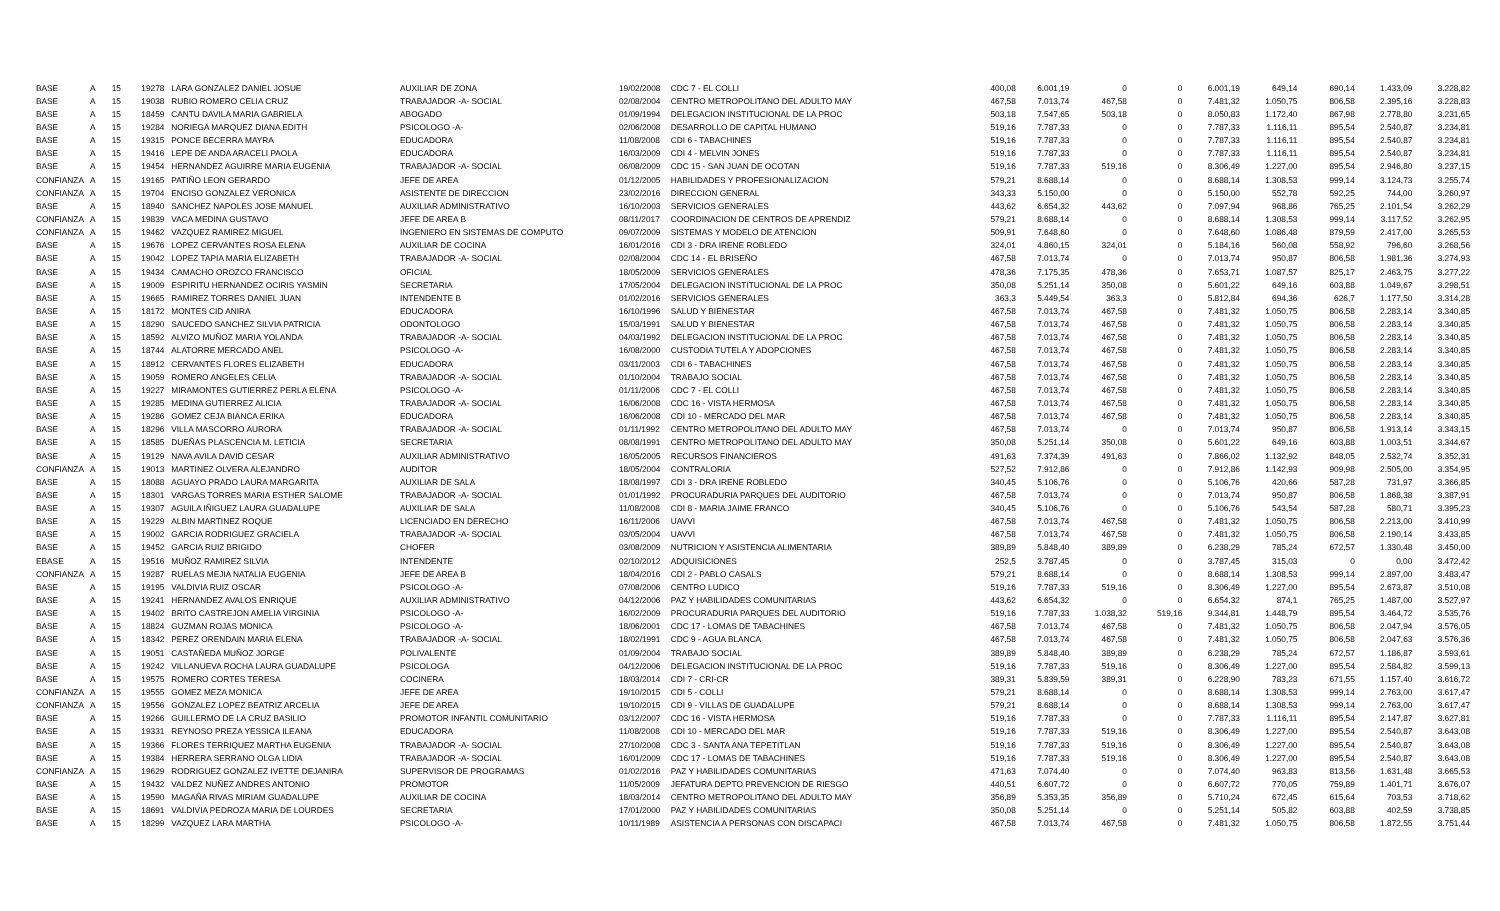| BASE | A | 15 | 19278 | LARA GONZALEZ DANIEL JOSUE | AUXILIAR DE ZONA | 19/02/2008 | CDC 7 - EL COLLI | 400,08 | 6.001,19 | 0 | 0 | 6.001,19 | 649,14 | 690,14 | 1.433,09 | 3.228,82 |
| BASE | A | 15 | 19038 | RUBIO ROMERO CELIA CRUZ | TRABAJADOR -A- SOCIAL | 02/08/2004 | CENTRO METROPOLITANO DEL ADULTO MAY | 467,58 | 7.013,74 | 467,58 | 0 | 7.481,32 | 1.050,75 | 806,58 | 2.395,16 | 3.228,83 |
| BASE | A | 15 | 18459 | CANTU DAVILA MARIA GABRIELA | ABOGADO | 01/09/1994 | DELEGACION INSTITUCIONAL DE LA PROC | 503,18 | 7.547,65 | 503,18 | 0 | 8.050,83 | 1.172,40 | 867,98 | 2.778,80 | 3.231,65 |
| BASE | A | 15 | 19284 | NORIEGA MARQUEZ DIANA EDITH | PSICOLOGO -A- | 02/06/2008 | DESARROLLO DE CAPITAL HUMANO | 519,16 | 7.787,33 | 0 | 0 | 7.787,33 | 1.116,11 | 895,54 | 2.540,87 | 3.234,81 |
| BASE | A | 15 | 19315 | PONCE BECERRA MAYRA | EDUCADORA | 11/08/2008 | CDI 6 - TABACHINES | 519,16 | 7.787,33 | 0 | 0 | 7.787,33 | 1.116,11 | 895,54 | 2.540,87 | 3.234,81 |
| BASE | A | 15 | 19416 | LEPE DE ANDA ARACELI PAOLA | EDUCADORA | 16/03/2009 | CDI 4 - MELVIN JONES | 519,16 | 7.787,33 | 0 | 0 | 7.787,33 | 1.116,11 | 895,54 | 2.540,87 | 3.234,81 |
| BASE | A | 15 | 19454 | HERNANDEZ AGUIRRE MARIA EUGENIA | TRABAJADOR -A- SOCIAL | 06/08/2009 | CDC 15 - SAN JUAN DE OCOTAN | 519,16 | 7.787,33 | 519,16 | 0 | 8.306,49 | 1.227,00 | 895,54 | 2.946,80 | 3.237,15 |
| CONFIANZA | A | 15 | 19165 | PATIÑO LEON GERARDO | JEFE DE AREA | 01/12/2005 | HABILIDADES Y PROFESIONALIZACION | 579,21 | 8.688,14 | 0 | 0 | 8.688,14 | 1.308,53 | 999,14 | 3.124,73 | 3.255,74 |
| CONFIANZA | A | 15 | 19704 | ENCISO GONZALEZ VERONICA | ASISTENTE DE DIRECCION | 23/02/2016 | DIRECCION GENERAL | 343,33 | 5.150,00 | 0 | 0 | 5.150,00 | 552,78 | 592,25 | 744,00 | 3.260,97 |
| BASE | A | 15 | 18940 | SANCHEZ NAPOLES JOSE MANUEL | AUXILIAR ADMINISTRATIVO | 16/10/2003 | SERVICIOS GENERALES | 443,62 | 6.654,32 | 443,62 | 0 | 7.097,94 | 968,86 | 765,25 | 2.101,54 | 3.262,29 |
| CONFIANZA | A | 15 | 19839 | VACA MEDINA GUSTAVO | JEFE DE AREA B | 08/11/2017 | COORDINACION DE CENTROS DE APRENDIZ | 579,21 | 8.688,14 | 0 | 0 | 8.688,14 | 1.308,53 | 999,14 | 3.117,52 | 3.262,95 |
| CONFIANZA | A | 15 | 19462 | VAZQUEZ RAMIREZ MIGUEL | INGENIERO EN SISTEMAS DE COMPUTO | 09/07/2009 | SISTEMAS Y MODELO DE ATENCION | 509,91 | 7.648,60 | 0 | 0 | 7.648,60 | 1.086,48 | 879,59 | 2.417,00 | 3.265,53 |
| BASE | A | 15 | 19676 | LOPEZ CERVANTES ROSA ELENA | AUXILIAR DE COCINA | 16/01/2016 | CDI 3 - DRA IRENE ROBLEDO | 324,01 | 4.860,15 | 324,01 | 0 | 5.184,16 | 560,08 | 558,92 | 796,60 | 3.268,56 |
| BASE | A | 15 | 19042 | LOPEZ TAPIA MARIA ELIZABETH | TRABAJADOR -A- SOCIAL | 02/08/2004 | CDC 14 - EL BRISEÑO | 467,58 | 7.013,74 | 0 | 0 | 7.013,74 | 950,87 | 806,58 | 1.981,36 | 3.274,93 |
| BASE | A | 15 | 19434 | CAMACHO OROZCO FRANCISCO | OFICIAL | 18/05/2009 | SERVICIOS GENERALES | 478,36 | 7.175,35 | 478,36 | 0 | 7.653,71 | 1.087,57 | 825,17 | 2.463,75 | 3.277,22 |
| BASE | A | 15 | 19009 | ESPIRITU HERNANDEZ OCIRIS YASMIN | SECRETARIA | 17/05/2004 | DELEGACION INSTITUCIONAL DE LA PROC | 350,08 | 5.251,14 | 350,08 | 0 | 5.601,22 | 649,16 | 603,88 | 1.049,67 | 3.298,51 |
| BASE | A | 15 | 19665 | RAMIREZ TORRES DANIEL JUAN | INTENDENTE B | 01/02/2016 | SERVICIOS GENERALES | 363,3 | 5.449,54 | 363,3 | 0 | 5.812,84 | 694,36 | 626,7 | 1.177,50 | 3.314,28 |
| BASE | A | 15 | 18172 | MONTES CID ANIRA | EDUCADORA | 16/10/1996 | SALUD Y BIENESTAR | 467,58 | 7.013,74 | 467,58 | 0 | 7.481,32 | 1.050,75 | 806,58 | 2.283,14 | 3.340,85 |
| BASE | A | 15 | 18290 | SAUCEDO SANCHEZ SILVIA PATRICIA | ODONTOLOGO | 15/03/1991 | SALUD Y BIENESTAR | 467,58 | 7.013,74 | 467,58 | 0 | 7.481,32 | 1.050,75 | 806,58 | 2.283,14 | 3.340,85 |
| BASE | A | 15 | 18592 | ALVIZO MUÑOZ MARIA YOLANDA | TRABAJADOR -A- SOCIAL | 04/03/1992 | DELEGACION INSTITUCIONAL DE LA PROC | 467,58 | 7.013,74 | 467,58 | 0 | 7.481,32 | 1.050,75 | 806,58 | 2.283,14 | 3.340,85 |
| BASE | A | 15 | 18744 | ALATORRE MERCADO ANEL | PSICOLOGO -A- | 16/08/2000 | CUSTODIA TUTELA Y ADOPCIONES | 467,58 | 7.013,74 | 467,58 | 0 | 7.481,32 | 1.050,75 | 806,58 | 2.283,14 | 3.340,85 |
| BASE | A | 15 | 18912 | CERVANTES FLORES ELIZABETH | EDUCADORA | 03/11/2003 | CDI 6 - TABACHINES | 467,58 | 7.013,74 | 467,58 | 0 | 7.481,32 | 1.050,75 | 806,58 | 2.283,14 | 3.340,85 |
| BASE | A | 15 | 19059 | ROMERO ANGELES CELIA | TRABAJADOR -A- SOCIAL | 01/10/2004 | TRABAJO SOCIAL | 467,58 | 7.013,74 | 467,58 | 0 | 7.481,32 | 1.050,75 | 806,58 | 2.283,14 | 3.340,85 |
| BASE | A | 15 | 19227 | MIRAMONTES GUTIERREZ PERLA ELENA | PSICOLOGO -A- | 01/11/2006 | CDC 7 - EL COLLI | 467,58 | 7.013,74 | 467,58 | 0 | 7.481,32 | 1.050,75 | 806,58 | 2.283,14 | 3.340,85 |
| BASE | A | 15 | 19285 | MEDINA GUTIERREZ ALICIA | TRABAJADOR -A- SOCIAL | 16/06/2008 | CDC 16 - VISTA HERMOSA | 467,58 | 7.013,74 | 467,58 | 0 | 7.481,32 | 1.050,75 | 806,58 | 2.283,14 | 3.340,85 |
| BASE | A | 15 | 19286 | GOMEZ CEJA BIANCA ERIKA | EDUCADORA | 16/06/2008 | CDI 10 - MERCADO DEL MAR | 467,58 | 7.013,74 | 467,58 | 0 | 7.481,32 | 1.050,75 | 806,58 | 2.283,14 | 3.340,85 |
| BASE | A | 15 | 18296 | VILLA MASCORRO AURORA | TRABAJADOR -A- SOCIAL | 01/11/1992 | CENTRO METROPOLITANO DEL ADULTO MAY | 467,58 | 7.013,74 | 0 | 0 | 7.013,74 | 950,87 | 806,58 | 1.913,14 | 3.343,15 |
| BASE | A | 15 | 18585 | DUEÑAS PLASCENCIA M. LETICIA | SECRETARIA | 08/08/1991 | CENTRO METROPOLITANO DEL ADULTO MAY | 350,08 | 5.251,14 | 350,08 | 0 | 5.601,22 | 649,16 | 603,88 | 1.003,51 | 3.344,67 |
| BASE | A | 15 | 19129 | NAVA AVILA DAVID CESAR | AUXILIAR ADMINISTRATIVO | 16/05/2005 | RECURSOS FINANCIEROS | 491,63 | 7.374,39 | 491,63 | 0 | 7.866,02 | 1.132,92 | 848,05 | 2.532,74 | 3.352,31 |
| CONFIANZA | A | 15 | 19013 | MARTINEZ OLVERA ALEJANDRO | AUDITOR | 18/05/2004 | CONTRALORIA | 527,52 | 7.912,86 | 0 | 0 | 7.912,86 | 1.142,93 | 909,98 | 2.505,00 | 3.354,95 |
| BASE | A | 15 | 18088 | AGUAYO PRADO LAURA MARGARITA | AUXILIAR DE SALA | 18/08/1997 | CDI 3 - DRA IRENE ROBLEDO | 340,45 | 5.106,76 | 0 | 0 | 5.106,76 | 420,66 | 587,28 | 731,97 | 3.366,85 |
| BASE | A | 15 | 18301 | VARGAS TORRES MARIA ESTHER SALOME | TRABAJADOR -A- SOCIAL | 01/01/1992 | PROCURADURIA PARQUES DEL AUDITORIO | 467,58 | 7.013,74 | 0 | 0 | 7.013,74 | 950,87 | 806,58 | 1.868,38 | 3.387,91 |
| BASE | A | 15 | 19307 | AGUILA IÑIGUEZ LAURA GUADALUPE | AUXILIAR DE SALA | 11/08/2008 | CDI 8 - MARIA JAIME FRANCO | 340,45 | 5.106,76 | 0 | 0 | 5.106,76 | 543,54 | 587,28 | 580,71 | 3.395,23 |
| BASE | A | 15 | 19229 | ALBIN MARTINEZ ROQUE | LICENCIADO EN DERECHO | 16/11/2006 | UAVVI | 467,58 | 7.013,74 | 467,58 | 0 | 7.481,32 | 1.050,75 | 806,58 | 2.213,00 | 3.410,99 |
| BASE | A | 15 | 19002 | GARCIA RODRIGUEZ GRACIELA | TRABAJADOR -A- SOCIAL | 03/05/2004 | UAVVI | 467,58 | 7.013,74 | 467,58 | 0 | 7.481,32 | 1.050,75 | 806,58 | 2.190,14 | 3.433,85 |
| BASE | A | 15 | 19452 | GARCIA RUIZ BRIGIDO | CHOFER | 03/08/2009 | NUTRICION Y ASISTENCIA ALIMENTARIA | 389,89 | 5.848,40 | 389,89 | 0 | 6.238,29 | 785,24 | 672,57 | 1.330,48 | 3.450,00 |
| EBASE | A | 15 | 19516 | MUÑOZ RAMIREZ SILVIA | INTENDENTE | 02/10/2012 | ADQUISICIONES | 252,5 | 3.787,45 | 0 | 0 | 3.787,45 | 315,03 | 0 | 0,00 | 3.472,42 |
| CONFIANZA | A | 15 | 19287 | RUELAS MEJIA NATALIA EUGENIA | JEFE DE AREA B | 18/04/2016 | CDI 2 - PABLO CASALS | 579,21 | 8.688,14 | 0 | 0 | 8.688,14 | 1.308,53 | 999,14 | 2.897,00 | 3.483,47 |
| BASE | A | 15 | 19195 | VALDIVIA RUIZ OSCAR | PSICOLOGO -A- | 07/08/2006 | CENTRO LUDICO | 519,16 | 7.787,33 | 519,16 | 0 | 8.306,49 | 1.227,00 | 895,54 | 2.673,87 | 3.510,08 |
| BASE | A | 15 | 19241 | HERNANDEZ AVALOS ENRIQUE | AUXILIAR ADMINISTRATIVO | 04/12/2006 | PAZ Y HABILIDADES COMUNITARIAS | 443,62 | 6.654,32 | 0 | 0 | 6.654,32 | 874,1 | 765,25 | 1.487,00 | 3.527,97 |
| BASE | A | 15 | 19402 | BRITO CASTREJON AMELIA VIRGINIA | PSICOLOGO -A- | 16/02/2009 | PROCURADURIA PARQUES DEL AUDITORIO | 519,16 | 7.787,33 | 1.038,32 | 519,16 | 9.344,81 | 1.448,79 | 895,54 | 3.464,72 | 3.535,76 |
| BASE | A | 15 | 18824 | GUZMAN ROJAS MONICA | PSICOLOGO -A- | 18/06/2001 | CDC 17 - LOMAS DE TABACHINES | 467,58 | 7.013,74 | 467,58 | 0 | 7.481,32 | 1.050,75 | 806,58 | 2.047,94 | 3.576,05 |
| BASE | A | 15 | 18342 | PEREZ ORENDAIN MARIA ELENA | TRABAJADOR -A- SOCIAL | 18/02/1991 | CDC 9 - AGUA BLANCA | 467,58 | 7.013,74 | 467,58 | 0 | 7.481,32 | 1.050,75 | 806,58 | 2.047,63 | 3.576,36 |
| BASE | A | 15 | 19051 | CASTAÑEDA MUÑOZ JORGE | POLIVALENTE | 01/09/2004 | TRABAJO SOCIAL | 389,89 | 5.848,40 | 389,89 | 0 | 6.238,29 | 785,24 | 672,57 | 1.186,87 | 3.593,61 |
| BASE | A | 15 | 19242 | VILLANUEVA ROCHA LAURA GUADALUPE | PSICOLOGA | 04/12/2006 | DELEGACION INSTITUCIONAL DE LA PROC | 519,16 | 7.787,33 | 519,16 | 0 | 8.306,49 | 1.227,00 | 895,54 | 2.584,82 | 3.599,13 |
| BASE | A | 15 | 19575 | ROMERO CORTES TERESA | COCINERA | 18/03/2014 | CDI 7 - CRI-CR | 389,31 | 5.839,59 | 389,31 | 0 | 6.228,90 | 783,23 | 671,55 | 1.157,40 | 3.616,72 |
| CONFIANZA | A | 15 | 19555 | GOMEZ MEZA MONICA | JEFE DE AREA | 19/10/2015 | CDI 5 - COLLI | 579,21 | 8.688,14 | 0 | 0 | 8.688,14 | 1.308,53 | 999,14 | 2.763,00 | 3.617,47 |
| CONFIANZA | A | 15 | 19556 | GONZALEZ LOPEZ BEATRIZ ARCELIA | JEFE DE AREA | 19/10/2015 | CDI 9 - VILLAS DE GUADALUPE | 579,21 | 8.688,14 | 0 | 0 | 8.688,14 | 1.308,53 | 999,14 | 2.763,00 | 3.617,47 |
| BASE | A | 15 | 19266 | GUILLERMO DE LA CRUZ BASILIO | PROMOTOR INFANTIL COMUNITARIO | 03/12/2007 | CDC 16 - VISTA HERMOSA | 519,16 | 7.787,33 | 0 | 0 | 7.787,33 | 1.116,11 | 895,54 | 2.147,87 | 3.627,81 |
| BASE | A | 15 | 19331 | REYNOSO PREZA YESSICA ILEANA | EDUCADORA | 11/08/2008 | CDI 10 - MERCADO DEL MAR | 519,16 | 7.787,33 | 519,16 | 0 | 8.306,49 | 1.227,00 | 895,54 | 2.540,87 | 3.643,08 |
| BASE | A | 15 | 19366 | FLORES TERRIQUEZ MARTHA EUGENIA | TRABAJADOR -A- SOCIAL | 27/10/2008 | CDC 3 - SANTA ANA TEPETITLAN | 519,16 | 7.787,33 | 519,16 | 0 | 8.306,49 | 1.227,00 | 895,54 | 2.540,87 | 3.643,08 |
| BASE | A | 15 | 19384 | HERRERA SERRANO OLGA LIDIA | TRABAJADOR -A- SOCIAL | 16/01/2009 | CDC 17 - LOMAS DE TABACHINES | 519,16 | 7.787,33 | 519,16 | 0 | 8.306,49 | 1.227,00 | 895,54 | 2.540,87 | 3.643,08 |
| CONFIANZA | A | 15 | 19629 | RODRIGUEZ GONZALEZ IVETTE DEJANIRA | SUPERVISOR DE PROGRAMAS | 01/02/2016 | PAZ Y HABILIDADES COMUNITARIAS | 471,63 | 7.074,40 | 0 | 0 | 7.074,40 | 963,83 | 813,56 | 1.631,48 | 3.665,53 |
| BASE | A | 15 | 19432 | VALDEZ NUÑEZ ANDRES ANTONIO | PROMOTOR | 11/05/2009 | JEFATURA DEPTO PREVENCION DE RIESGO | 440,51 | 6.607,72 | 0 | 0 | 6.607,72 | 770,05 | 759,89 | 1.401,71 | 3.676,07 |
| BASE | A | 15 | 19590 | MAGAÑA RIVAS MIRIAM GUADALUPE | AUXILIAR DE COCINA | 18/03/2014 | CENTRO METROPOLITANO DEL ADULTO MAY | 356,89 | 5.353,35 | 356,89 | 0 | 5.710,24 | 672,45 | 615,64 | 703,53 | 3.718,62 |
| BASE | A | 15 | 18691 | VALDIVIA PEDROZA MARIA DE LOURDES | SECRETARIA | 17/01/2000 | PAZ Y HABILIDADES COMUNITARIAS | 350,08 | 5.251,14 | 0 | 0 | 5.251,14 | 505,82 | 603,88 | 402,59 | 3.738,85 |
| BASE | A | 15 | 18299 | VAZQUEZ LARA MARTHA | PSICOLOGO -A- | 10/11/1989 | ASISTENCIA A PERSONAS CON DISCAPACI | 467,58 | 7.013,74 | 467,58 | 0 | 7.481,32 | 1.050,75 | 806,58 | 1.872,55 | 3.751,44 |